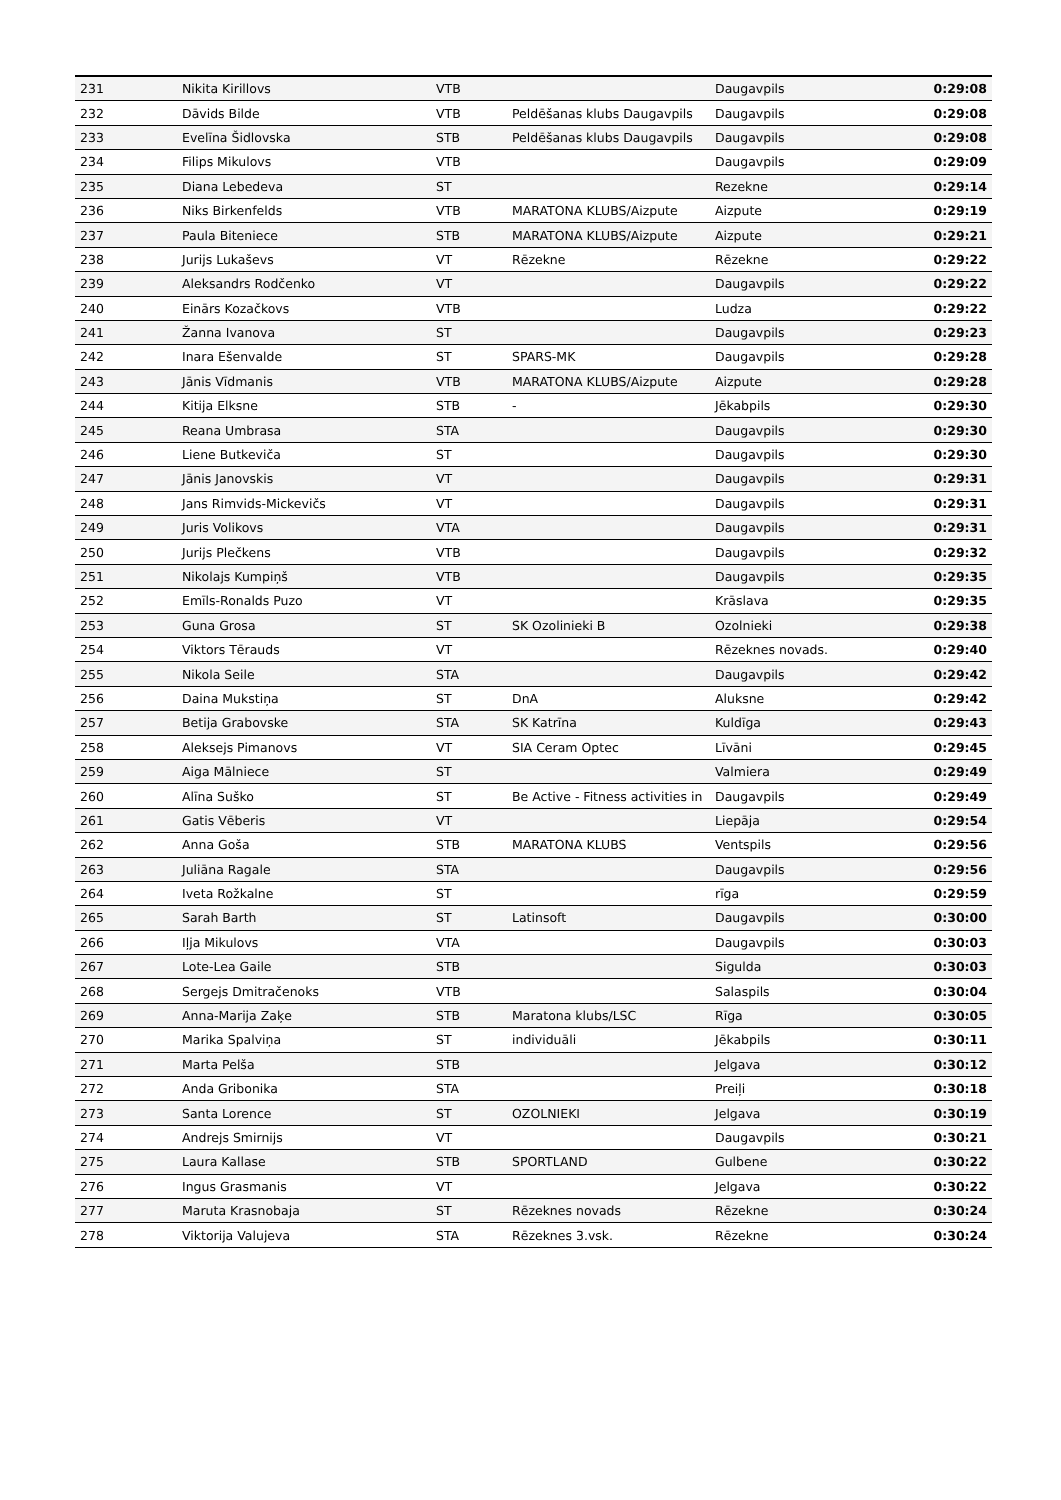| 231 | Nikita Kirillovs | VTB | | Daugavpils | 0:29:08 |
| 232 | Dāvids Bilde | VTB | Peldēšanas klubs Daugavpils | Daugavpils | 0:29:08 |
| 233 | Evelīna Šidlovska | STB | Peldēšanas klubs Daugavpils | Daugavpils | 0:29:08 |
| 234 | Filips Mikulovs | VTB | | Daugavpils | 0:29:09 |
| 235 | Diana Lebedeva | ST | | Rezekne | 0:29:14 |
| 236 | Niks Birkenfelds | VTB | MARATONA KLUBS/Aizpute | Aizpute | 0:29:19 |
| 237 | Paula Biteniece | STB | MARATONA KLUBS/Aizpute | Aizpute | 0:29:21 |
| 238 | Jurijs Lukaševs | VT | Rēzekne | Rēzekne | 0:29:22 |
| 239 | Aleksandrs Rodčenko | VT | | Daugavpils | 0:29:22 |
| 240 | Einārs Kozačkovs | VTB | | Ludza | 0:29:22 |
| 241 | Žanna Ivanova | ST | | Daugavpils | 0:29:23 |
| 242 | Inara Ešenvalde | ST | SPARS-MK | Daugavpils | 0:29:28 |
| 243 | Jānis Vīdmanis | VTB | MARATONA KLUBS/Aizpute | Aizpute | 0:29:28 |
| 244 | Kitija Elksne | STB | - | Jēkabpils | 0:29:30 |
| 245 | Reana Umbrasa | STA | | Daugavpils | 0:29:30 |
| 246 | Liene Butkeviča | ST | | Daugavpils | 0:29:30 |
| 247 | Jānis Janovskis | VT | | Daugavpils | 0:29:31 |
| 248 | Jans Rimvids-Mickevičs | VT | | Daugavpils | 0:29:31 |
| 249 | Juris Volikovs | VTA | | Daugavpils | 0:29:31 |
| 250 | Jurijs Plečkens | VTB | | Daugavpils | 0:29:32 |
| 251 | Nikolajs Kumpiņš | VTB | | Daugavpils | 0:29:35 |
| 252 | Emīls-Ronalds Puzo | VT | | Krāslava | 0:29:35 |
| 253 | Guna Grosa | ST | SK Ozolinieki B | Ozolnieki | 0:29:38 |
| 254 | Viktors Tērauds | VT | | Rēzeknes novads. | 0:29:40 |
| 255 | Nikola Seile | STA | | Daugavpils | 0:29:42 |
| 256 | Daina Mukstiņa | ST | DnA | Aluksne | 0:29:42 |
| 257 | Betija Grabovske | STA | SK Katrīna | Kuldīga | 0:29:43 |
| 258 | Aleksejs Pimanovs | VT | SIA Ceram Optec | Līvāni | 0:29:45 |
| 259 | Aiga Mālniece | ST | | Valmiera | 0:29:49 |
| 260 | Alīna Suško | ST | Be Active - Fitness activities in | Daugavpils | 0:29:49 |
| 261 | Gatis Vēberis | VT | | Liepāja | 0:29:54 |
| 262 | Anna Goša | STB | MARATONA KLUBS | Ventspils | 0:29:56 |
| 263 | Juliāna Ragale | STA | | Daugavpils | 0:29:56 |
| 264 | Iveta Rožkalne | ST | | rīga | 0:29:59 |
| 265 | Sarah Barth | ST | Latinsoft | Daugavpils | 0:30:00 |
| 266 | Iļja Mikulovs | VTA | | Daugavpils | 0:30:03 |
| 267 | Lote-Lea Gaile | STB | | Sigulda | 0:30:03 |
| 268 | Sergejs Dmitračenoks | VTB | | Salaspils | 0:30:04 |
| 269 | Anna-Marija Zaķe | STB | Maratona klubs/LSC | Rīga | 0:30:05 |
| 270 | Marika Spalviņa | ST | individuāli | Jēkabpils | 0:30:11 |
| 271 | Marta Pelša | STB | | Jelgava | 0:30:12 |
| 272 | Anda Gribonika | STA | | Preiļi | 0:30:18 |
| 273 | Santa Lorence | ST | OZOLNIEKI | Jelgava | 0:30:19 |
| 274 | Andrejs Smirnijs | VT | | Daugavpils | 0:30:21 |
| 275 | Laura Kallase | STB | SPORTLAND | Gulbene | 0:30:22 |
| 276 | Ingus Grasmanis | VT | | Jelgava | 0:30:22 |
| 277 | Maruta Krasnobaja | ST | Rēzeknes novads | Rēzekne | 0:30:24 |
| 278 | Viktorija Valujeva | STA | Rēzeknes 3.vsk. | Rēzekne | 0:30:24 |